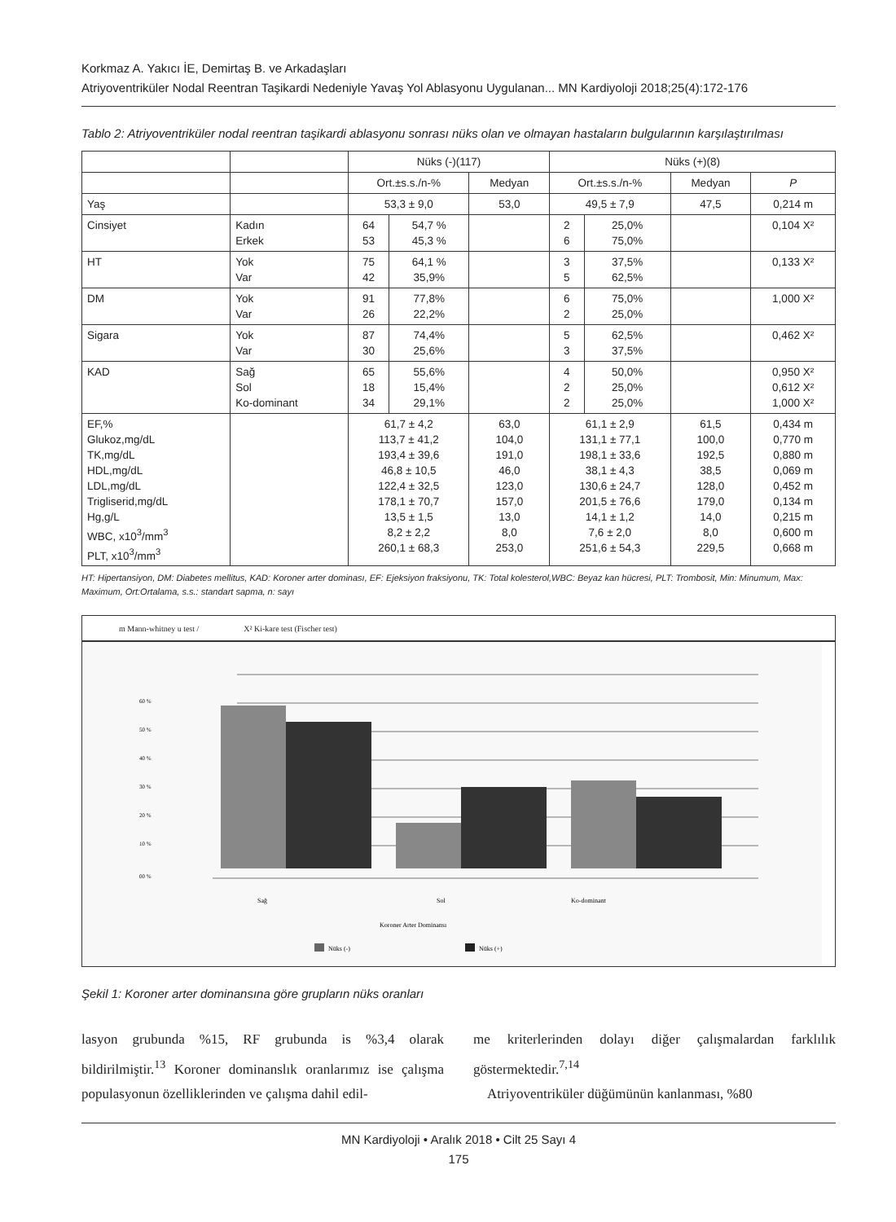Korkmaz A. Yakıcı İE, Demirtaş B. ve Arkadaşları
Atriyoventriküler Nodal Reentran Taşikardi Nedeniyle Yavaş Yol Ablasyonu Uygulanan... MN Kardiyoloji 2018;25(4):172-176
Tablo 2: Atriyoventriküler nodal reentran taşikardi ablasyonu sonrası nüks olan ve olmayan hastaların bulgularının karşılaştırılması
| | | Nüks (-)(117) | | | Nüks (+)(8) | | | |
| --- | --- | --- | --- | --- | --- | --- | --- | --- |
| | | Ort.±s.s./n-% | | Medyan | Ort.±s.s./n-% | | Medyan | P |
| Yaş | | 53,3 ± 9,0 | | 53,0 | 49,5 ± 7,9 | | 47,5 | 0,214 m |
| Cinsiyet | Kadın Erkek | 64 53 | 54,7 % 45,3 % | | 2 6 | 25,0% 75,0% | | 0,104 X² |
| HT | Yok Var | 75 42 | 64,1 % 35,9% | | 3 5 | 37,5% 62,5% | | 0,133 X² |
| DM | Yok Var | 91 26 | 77,8% 22,2% | | 6 2 | 75,0% 25,0% | | 1,000 X² |
| Sigara | Yok Var | 87 30 | 74,4% 25,6% | | 5 3 | 62,5% 37,5% | | 0,462 X² |
| KAD | Sağ Sol Ko-dominant | 65 18 34 | 55,6% 15,4% 29,1% | | 4 2 2 | 50,0% 25,0% 25,0% | | 0,950 X² 0,612 X² 1,000 X² |
| EF,% Glukoz,mg/dL TK,mg/dL HDL,mg/dL LDL,mg/dL Trigliserid,mg/dL Hg,g/L WBC, x10<sup>3</sup>/mm<sup>3</sup> PLT, x10<sup>3</sup>/mm<sup>3</sup> | | 61,7 ± 4,2 113,7 ± 41,2 193,4 ± 39,6 46,8 ± 10,5 122,4 ± 32,5 178,1 ± 70,7 13,5 ± 1,5 8,2 ± 2,2 260,1 ± 68,3 | | 63,0 104,0 191,0 46,0 123,0 157,0 13,0 8,0 253,0 | 61,1 ± 2,9 131,1 ± 77,1 198,1 ± 33,6 38,1 ± 4,3 130,6 ± 24,7 201,5 ± 76,6 14,1 ± 1,2 7,6 ± 2,0 251,6 ± 54,3 | | 61,5 100,0 192,5 38,5 128,0 179,0 14,0 8,0 229,5 | 0,434 m 0,770 m 0,880 m 0,069 m 0,452 m 0,134 m 0,215 m 0,600 m 0,668 m |
HT: Hipertansiyon, DM: Diabetes mellitus, KAD: Koroner arter dominası, EF: Ejeksiyon fraksiyonu, TK: Total kolesterol,WBC: Beyaz kan hücresi, PLT: Trombosit, Min: Minumum, Max: Maximum, Ort:Ortalama, s.s.: standart sapma, n: sayı
m Mann-whitney u test / X² Ki-kare test (Fischer test)
60 %
50 %
40 %
30 %
20 %
10 %
00 %
Sağ
Sol
Ko-dominant
Koroner Arter Dominansı
Nüks (-)
Nüks (+)
Şekil 1: Koroner arter dominansına göre grupların nüks oranları
lasyon grubunda %15, RF grubunda is %3,4 olarak bildirilmiştir.<sup>13</sup> Koroner dominanslık oranlarımız ise çalışma populasyonun özelliklerinden ve çalışma dahil edil-
me kriterlerinden dolayı diğer çalışmalardan farklılık göstermektedir.<sup>7,14</sup>
Atriyoventriküler düğümünün kanlanması, %80
MN Kardiyoloji • Aralık 2018 • Cilt 25 Sayı 4
175